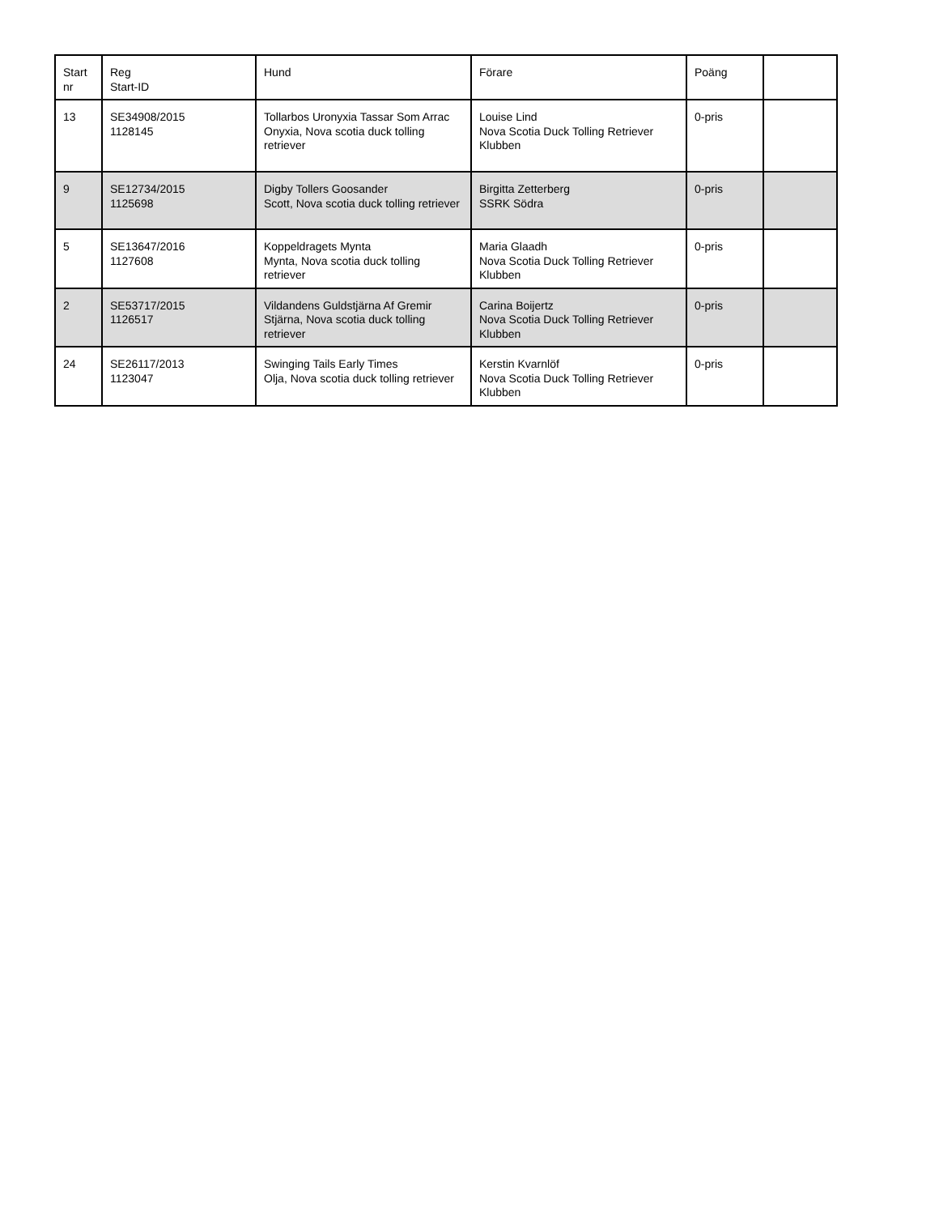| Start nr | Reg Start-ID | Hund | Förare | Poäng | |
| 13 | SE34908/2015 1128145 | Tollarbos Uronyxia Tassar Som Arrac Onyxia, Nova scotia duck tolling retriever | Louise Lind Nova Scotia Duck Tolling Retriever Klubben | 0-pris | |
| 9 | SE12734/2015 1125698 | Digby Tollers Goosander Scott, Nova scotia duck tolling retriever | Birgitta Zetterberg SSRK Södra | 0-pris | |
| 5 | SE13647/2016 1127608 | Koppeldragets Mynta Mynta, Nova scotia duck tolling retriever | Maria Glaadh Nova Scotia Duck Tolling Retriever Klubben | 0-pris | |
| 2 | SE53717/2015 1126517 | Vildandens Guldstjärna Af Gremir Stjärna, Nova scotia duck tolling retriever | Carina Boijertz Nova Scotia Duck Tolling Retriever Klubben | 0-pris | |
| 24 | SE26117/2013 1123047 | Swinging Tails Early Times Olja, Nova scotia duck tolling retriever | Kerstin Kvarnlöf Nova Scotia Duck Tolling Retriever Klubben | 0-pris | |